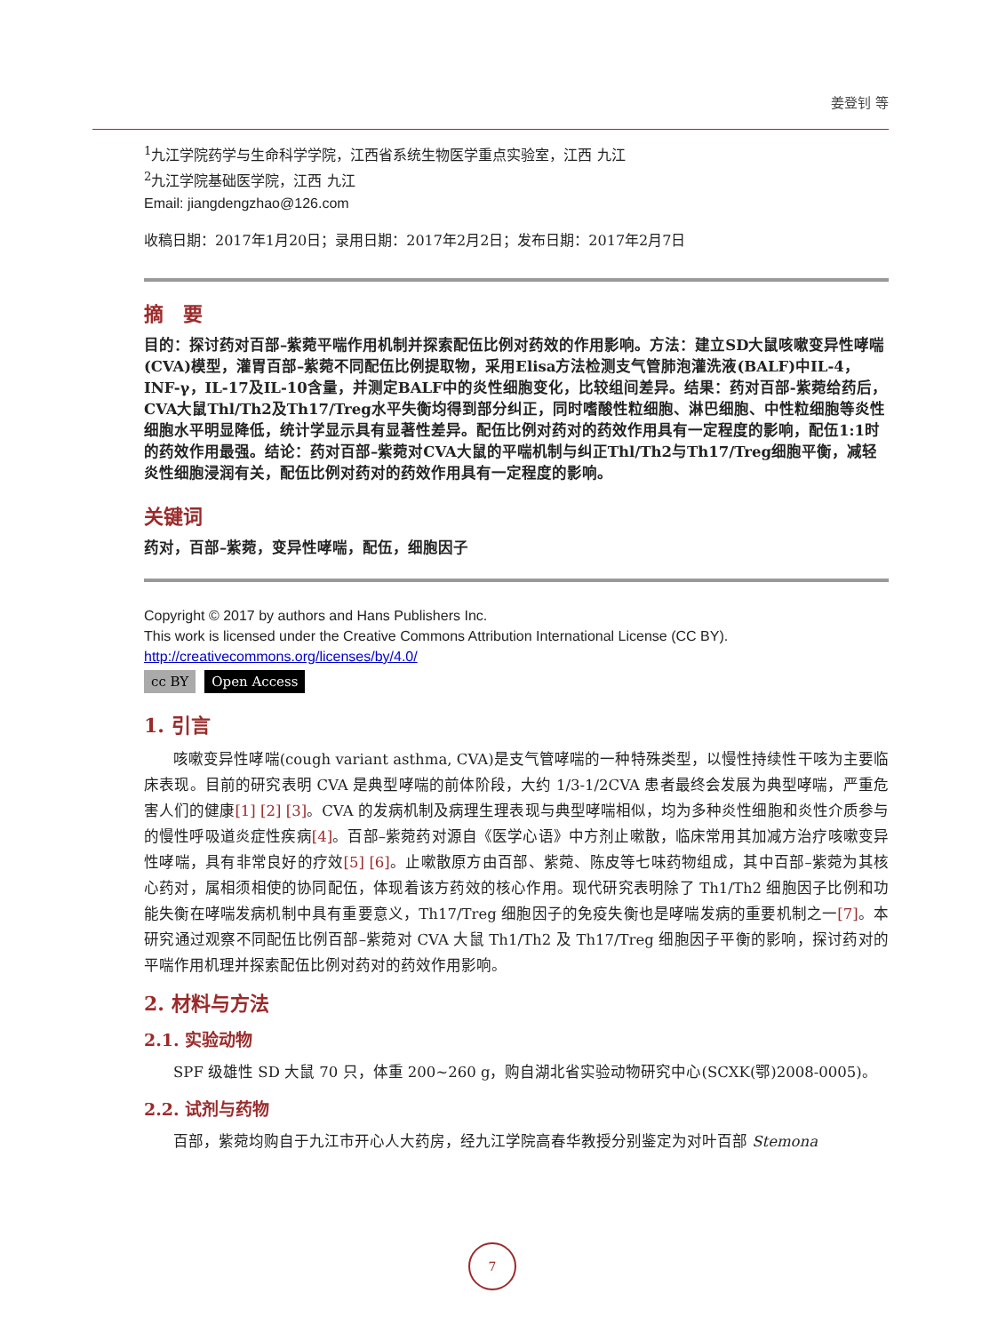姜登钊 等
<sup>1</sup> 九江学院药学与生命科学学院，江西省系统生物医学重点实验室，江西 九江
<sup>2</sup> 九江学院基础医学院，江西 九江
Email: jiangdengzhao@126.com
收稿日期：2017年1月20日；录用日期：2017年2月2日；发布日期：2017年2月7日
摘　要
目的：探讨药对百部–紫菀平喘作用机制并探索配伍比例对药效的作用影响。方法：建立SD大鼠咳嗽变异性哮喘(CVA)模型，灌胃百部–紫菀不同配伍比例提取物，采用Elisa方法检测支气管肺泡灌洗液(BALF)中IL-4，INF-γ，IL-17及IL-10含量，并测定BALF中的炎性细胞变化，比较组间差异。结果：药对百部-紫菀给药后，CVA大鼠Thl/Th2及Th17/Treg水平失衡均得到部分纠正，同时嗜酸性粒细胞、淋巴细胞、中性粒细胞等炎性细胞水平明显降低，统计学显示具有显著性差异。配伍比例对药对的药效作用具有一定程度的影响，配伍1:1时的药效作用最强。结论：药对百部–紫菀对CVA大鼠的平喘机制与纠正Thl/Th2与Th17/Treg细胞平衡，减轻炎性细胞浸润有关，配伍比例对药对的药效作用具有一定程度的影响。
关键词
药对，百部–紫菀，变异性哮喘，配伍，细胞因子
Copyright © 2017 by authors and Hans Publishers Inc.
This work is licensed under the Creative Commons Attribution International License (CC BY).
http://creativecommons.org/licenses/by/4.0/
cc BY Open Access
1. 引言
咳嗽变异性哮喘(cough variant asthma, CVA)是支气管哮喘的一种特殊类型，以慢性持续性干咳为主要临床表现。目前的研究表明 CVA 是典型哮喘的前体阶段，大约 1/3-1/2CVA 患者最终会发展为典型哮喘，严重危害人们的健康[1] [2] [3]。CVA 的发病机制及病理生理表现与典型哮喘相似，均为多种炎性细胞和炎性介质参与的慢性呼吸道炎症性疾病[4]。百部–紫菀药对源自《医学心语》中方剂止嗽散，临床常用其加减方治疗咳嗽变异性哮喘，具有非常良好的疗效[5] [6]。止嗽散原方由百部、紫菀、陈皮等七味药物组成，其中百部–紫菀为其核心药对，属相须相使的协同配伍，体现着该方药效的核心作用。现代研究表明除了 Th1/Th2 细胞因子比例和功能失衡在哮喘发病机制中具有重要意义，Th17/Treg 细胞因子的免疫失衡也是哮喘发病的重要机制之一[7]。本研究通过观察不同配伍比例百部–紫菀对 CVA 大鼠 Th1/Th2 及 Th17/Treg 细胞因子平衡的影响，探讨药对的平喘作用机理并探索配伍比例对药对的药效作用影响。
2. 材料与方法
2.1. 实验动物
SPF 级雄性 SD 大鼠 70 只，体重 200~260 g，购自湖北省实验动物研究中心(SCXK(鄂)2008-0005)。
2.2. 试剂与药物
百部，紫菀均购自于九江市开心人大药房，经九江学院高春华教授分别鉴定为对叶百部 Stemona
7